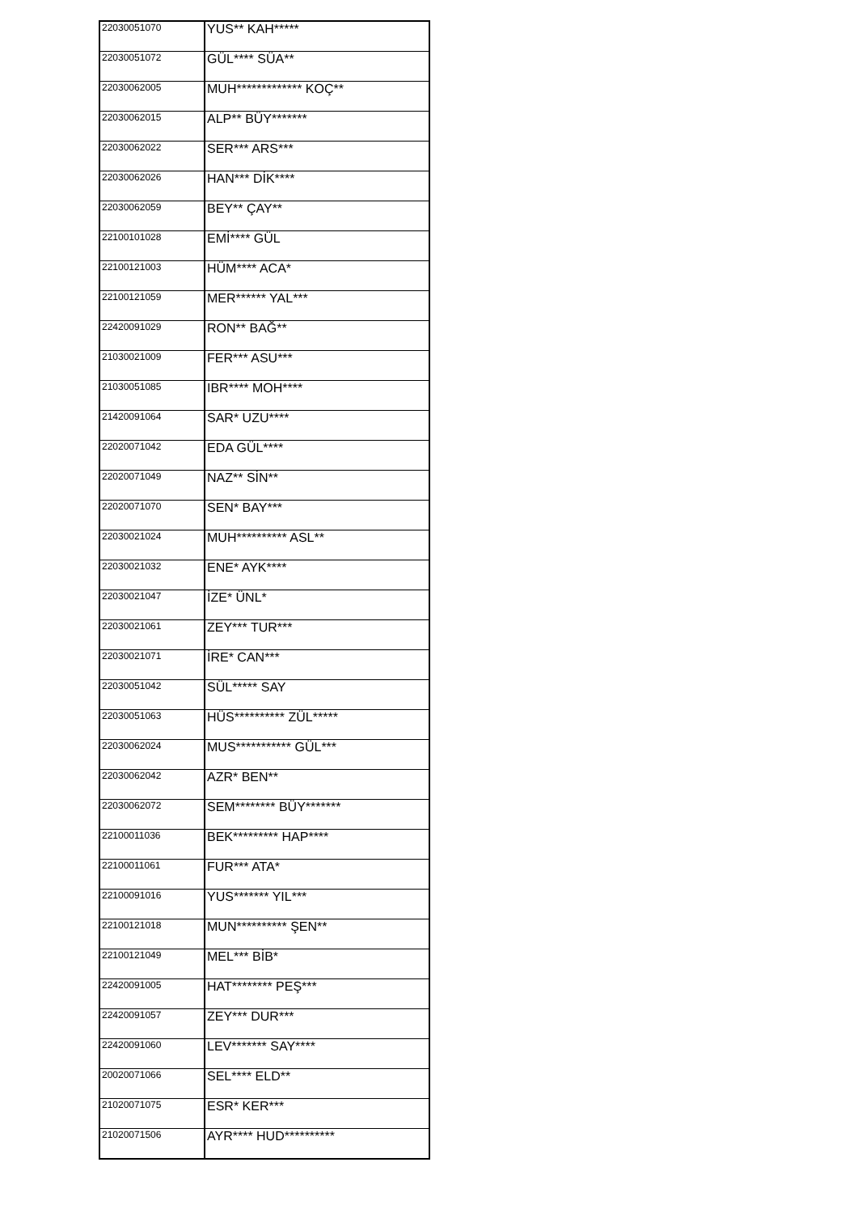| 22030051070 | YUS** KAH***** |
| 22030051072 | GÜL**** SÜA** |
| 22030062005 | MUH************* KOÇ** |
| 22030062015 | ALP** BÜY******* |
| 22030062022 | SER*** ARS*** |
| 22030062026 | HAN*** DİK**** |
| 22030062059 | BEY** ÇAY** |
| 22100101028 | EMİ**** GÜL |
| 22100121003 | HÜM**** ACA* |
| 22100121059 | MER****** YAL*** |
| 22420091029 | RON** BAĞ** |
| 21030021009 | FER*** ASU*** |
| 21030051085 | IBR**** MOH**** |
| 21420091064 | SAR* UZU**** |
| 22020071042 | EDA GÜL**** |
| 22020071049 | NAZ** SİN** |
| 22020071070 | SEN* BAY*** |
| 22030021024 | MUH********** ASL** |
| 22030021032 | ENE* AYK**** |
| 22030021047 | İZE* ÜNL* |
| 22030021061 | ZEY*** TUR*** |
| 22030021071 | İRE* CAN*** |
| 22030051042 | SÜL***** SAY |
| 22030051063 | HÜS********** ZÜL***** |
| 22030062024 | MUS*********** GÜL*** |
| 22030062042 | AZR* BEN** |
| 22030062072 | SEM******** BÜY******* |
| 22100011036 | BEK********* HAP**** |
| 22100011061 | FUR*** ATA* |
| 22100091016 | YUS******* YIL*** |
| 22100121018 | MUN********** ŞEN** |
| 22100121049 | MEL*** BİB* |
| 22420091005 | HAT******** PEŞ*** |
| 22420091057 | ZEY*** DUR*** |
| 22420091060 | LEV******* SAY**** |
| 20020071066 | SEL**** ELD** |
| 21020071075 | ESR* KER*** |
| 21020071506 | AYR**** HUD********** |